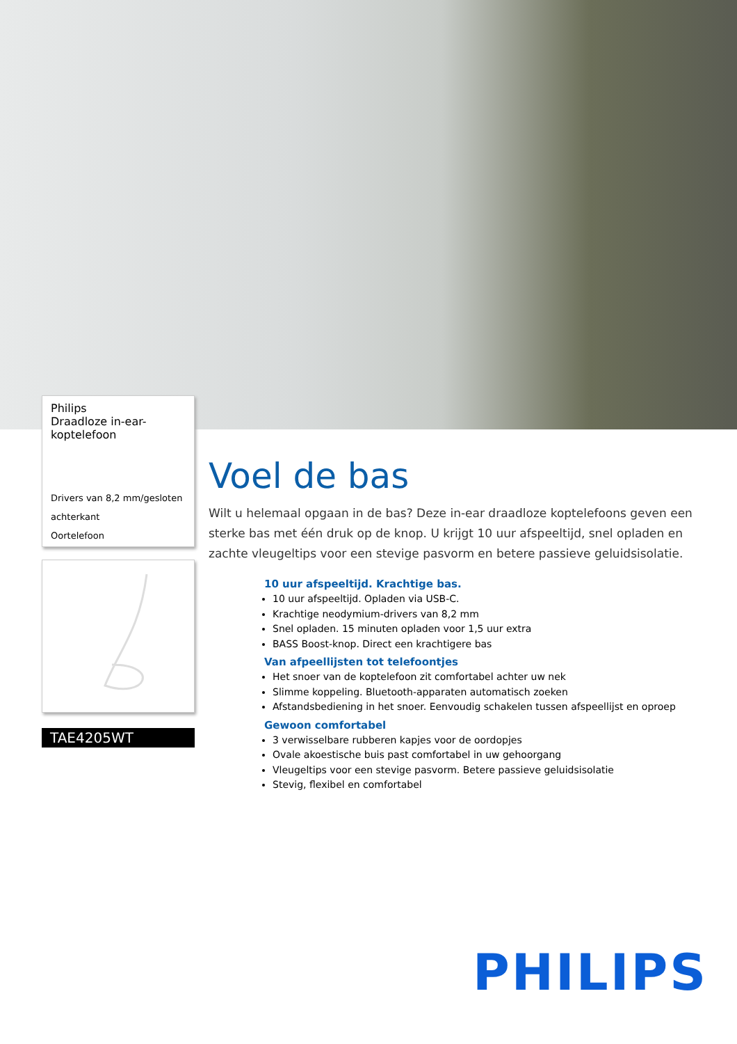Philips
Draadloze in-ear-
koptelefoon
Drivers van 8,2 mm/gesloten achterkant
Oortelefoon
TAE4205WT
Voel de bas
Wilt u helemaal opgaan in de bas? Deze in-ear draadloze koptelefoons geven een sterke bas met één druk op de knop. U krijgt 10 uur afspeeltijd, snel opladen en zachte vleugeltips voor een stevige pasvorm en betere passieve geluidsisolatie.
10 uur afspeeltijd. Krachtige bas.
10 uur afspeeltijd. Opladen via USB-C.
Krachtige neodymium-drivers van 8,2 mm
Snel opladen. 15 minuten opladen voor 1,5 uur extra
BASS Boost-knop. Direct een krachtigere bas
Van afpeellijsten tot telefoontjes
Het snoer van de koptelefoon zit comfortabel achter uw nek
Slimme koppeling. Bluetooth-apparaten automatisch zoeken
Afstandsbediening in het snoer. Eenvoudig schakelen tussen afspeellijst en oproep
Gewoon comfortabel
3 verwisselbare rubberen kapjes voor de oordopjes
Ovale akoestische buis past comfortabel in uw gehoorgang
Vleugeltips voor een stevige pasvorm. Betere passieve geluidsisolatie
Stevig, flexibel en comfortabel
PHILIPS